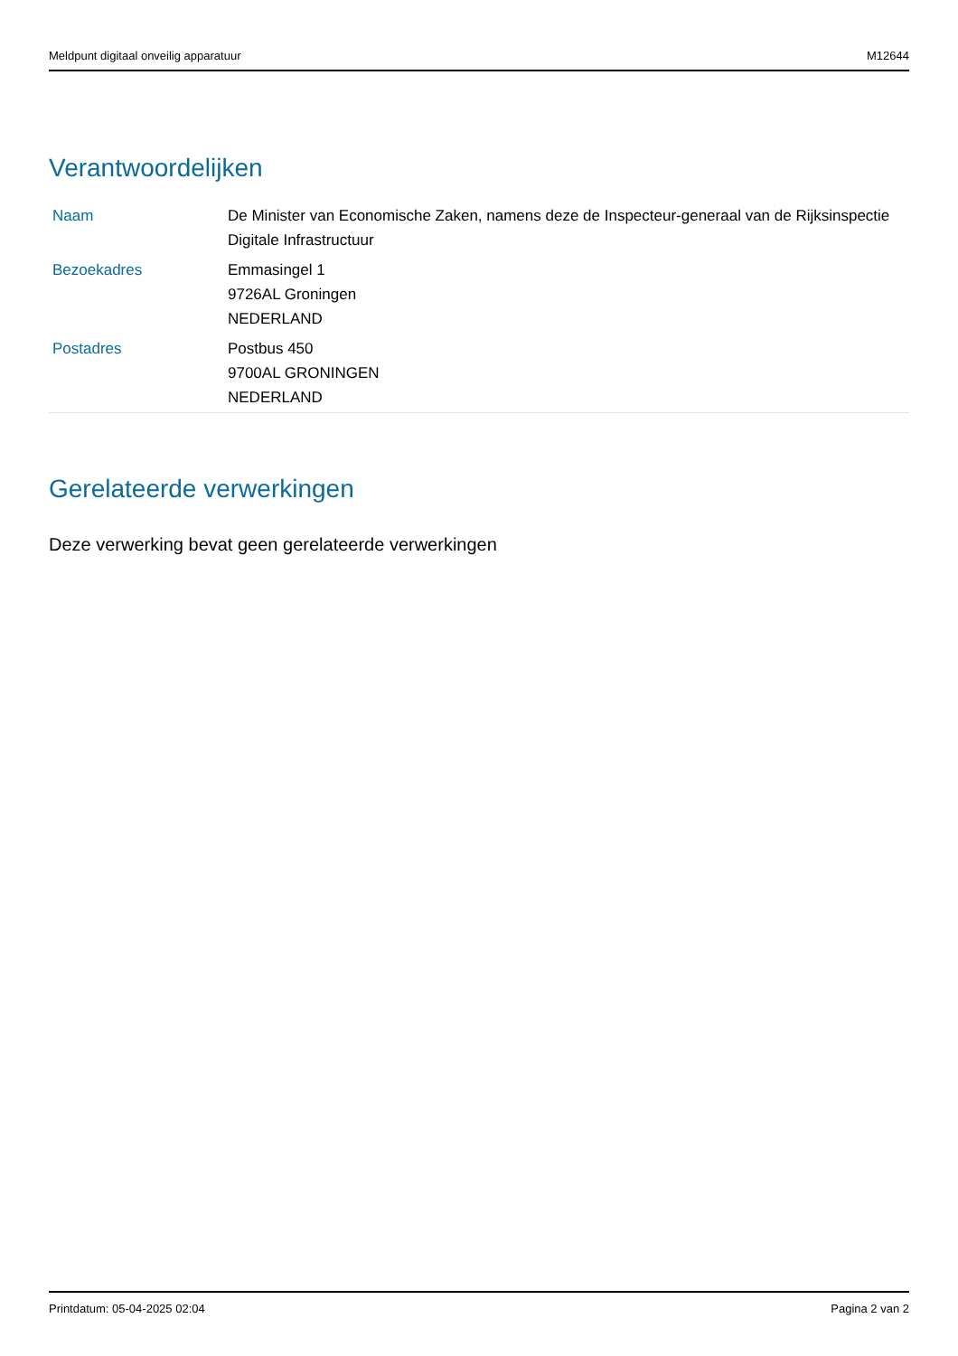Meldpunt digitaal onveilig apparatuur M12644
Verantwoordelijken
| Naam | De Minister van Economische Zaken, namens deze de Inspecteur-generaal van de Rijksinspectie Digitale Infrastructuur |
| Bezoekadres | Emmasingel 1 9726AL Groningen NEDERLAND |
| Postadres | Postbus 450 9700AL GRONINGEN NEDERLAND |
Gerelateerde verwerkingen
Deze verwerking bevat geen gerelateerde verwerkingen
Printdatum: 05-04-2025 02:04 Pagina 2 van 2